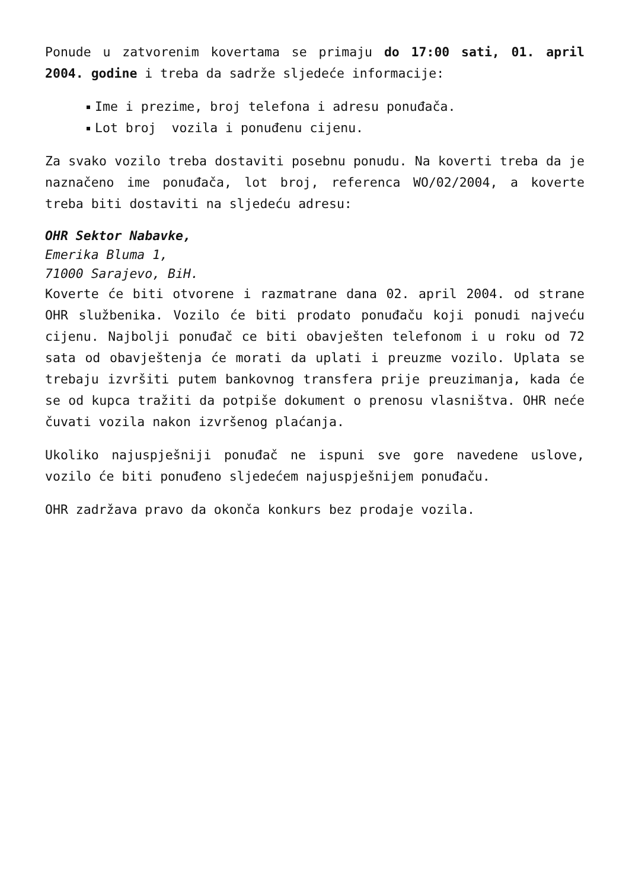Ponude u zatvorenim kovertama se primaju do 17:00 sati, 01. april 2004. godine i treba da sadrže sljedeće informacije:
Ime i prezime, broj telefona i adresu ponuđača.
Lot broj vozila i ponuđenu cijenu.
Za svako vozilo treba dostaviti posebnu ponudu. Na koverti treba da je naznačeno ime ponuđača, lot broj, referenca WO/02/2004, a koverte treba biti dostaviti na sljedeću adresu:
OHR Sektor Nabavke,
Emerika Bluma 1,
71000 Sarajevo, BiH.
Koverte će biti otvorene i razmatrane dana 02. april 2004. od strane OHR službenika. Vozilo će biti prodato ponuđaču koji ponudi najveću cijenu. Najbolji ponuđač ce biti obavješten telefonom i u roku od 72 sata od obavještenja će morati da uplati i preuzme vozilo. Uplata se trebaju izvršiti putem bankovnog transfera prije preuzimanja, kada će se od kupca tražiti da potpiše dokument o prenosu vlasništva. OHR neće čuvati vozila nakon izvršenog plaćanja.
Ukoliko najuspješniji ponuđač ne ispuni sve gore navedene uslove, vozilo će biti ponuđeno sljedećem najuspješnijem ponuđaču.
OHR zadržava pravo da okonča konkurs bez prodaje vozila.